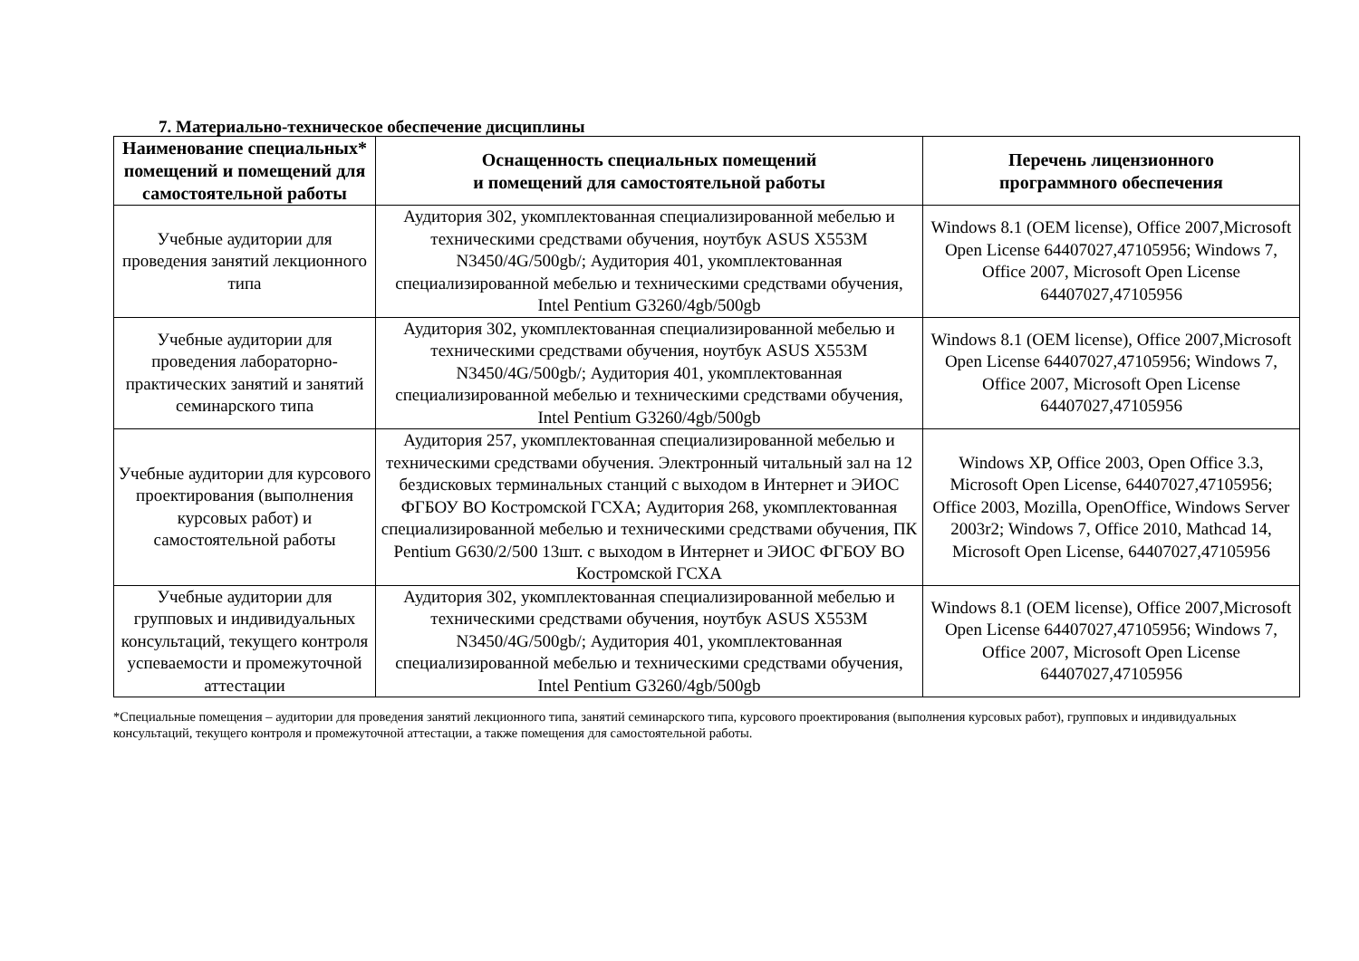7. Материально-техническое обеспечение дисциплины
| Наименование специальных* помещений и помещений для самостоятельной работы | Оснащенность специальных помещений и помещений для самостоятельной работы | Перечень лицензионного программного обеспечения |
| --- | --- | --- |
| Учебные аудитории для проведения занятий лекционного типа | Аудитория 302, укомплектованная специализированной мебелью и техническими средствами обучения, ноутбук ASUS X553M N3450/4G/500gb/; Аудитория 401, укомплектованная специализированной мебелью и техническими средствами обучения, Intel Pentium G3260/4gb/500gb | Windows 8.1 (OEM license), Office 2007,Microsoft Open License 64407027,47105956; Windows 7, Office 2007, Microsoft Open License 64407027,47105956 |
| Учебные аудитории для проведения лабораторно-практических занятий и занятий семинарского типа | Аудитория 302, укомплектованная специализированной мебелью и техническими средствами обучения, ноутбук ASUS X553M N3450/4G/500gb/; Аудитория 401, укомплектованная специализированной мебелью и техническими средствами обучения, Intel Pentium G3260/4gb/500gb | Windows 8.1 (OEM license), Office 2007,Microsoft Open License 64407027,47105956; Windows 7, Office 2007, Microsoft Open License 64407027,47105956 |
| Учебные аудитории для курсового проектирования (выполнения курсовых работ) и самостоятельной работы | Аудитория 257, укомплектованная специализированной мебелью и техническими средствами обучения. Электронный читальный зал на 12 бездисковых терминальных станций с выходом в Интернет и ЭИОС ФГБОУ ВО Костромской ГСХА; Аудитория 268, укомплектованная специализированной мебелью и техническими средствами обучения, ПК Pentium G630/2/500 13шт. с выходом в Интернет и ЭИОС ФГБОУ ВО Костромской ГСХА | Windows XP, Office 2003, Open Office 3.3, Microsoft Open License, 64407027,47105956; Office 2003, Mozilla, OpenOffice, Windows Server 2003r2; Windows 7, Office 2010, Mathcad 14, Microsoft Open License, 64407027,47105956 |
| Учебные аудитории для групповых и индивидуальных консультаций, текущего контроля успеваемости и промежуточной аттестации | Аудитория 302, укомплектованная специализированной мебелью и техническими средствами обучения, ноутбук ASUS X553M N3450/4G/500gb/; Аудитория 401, укомплектованная специализированной мебелью и техническими средствами обучения, Intel Pentium G3260/4gb/500gb | Windows 8.1 (OEM license), Office 2007,Microsoft Open License 64407027,47105956; Windows 7, Office 2007, Microsoft Open License 64407027,47105956 |
*Специальные помещения – аудитории для проведения занятий лекционного типа, занятий семинарского типа, курсового проектирования (выполнения курсовых работ), групповых и индивидуальных консультаций, текущего контроля и промежуточной аттестации, а также помещения для самостоятельной работы.